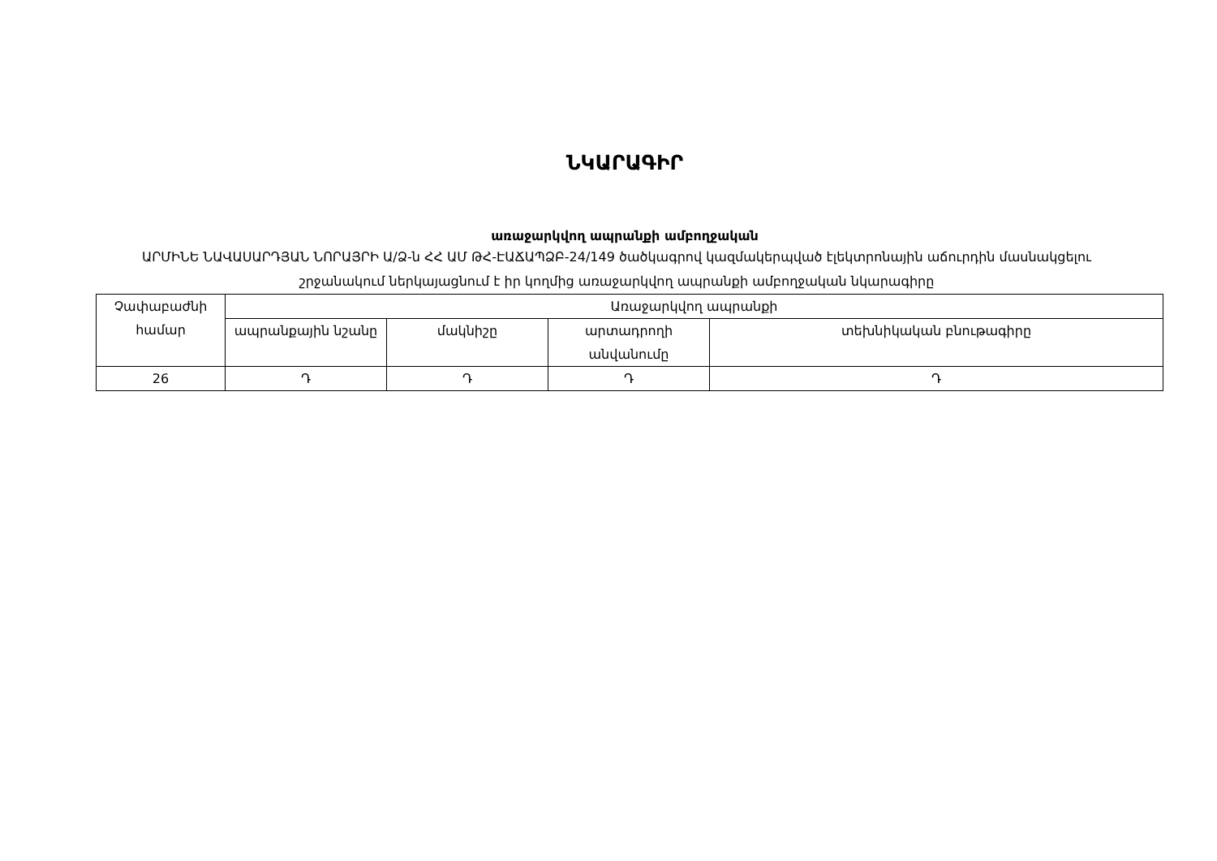ՆԿԱՐԱԳԻՐ
առաջարկվող ապրանքի ամբողջական
ԱՐՄԻՆԵ ՆԱՎԱՍԱՐԴՅԱՆ ՆՈՐԱՅՐԻ Ա/Ձ-ն ՀՀ ԱՄ ԹՀ-ԷԱՃԱՊՁԲ-24/149 ծածկագրով կազմակերպված էլեկտրոնային աճուրդին մասնակցելու շրջանակում ներկայացնում է իր կողմից առաջարկվող ապրանքի ամբողջական նկարագիրը
| Չափաբաժնի համար | Առաջարկվող ապրանքի | | | |
| | ապրանքային նշանը | մակնիշը | արտադրողի անվանումը | տեխնիկական բնութագիրը |
| 26 | Դ | Դ | Դ | Դ |